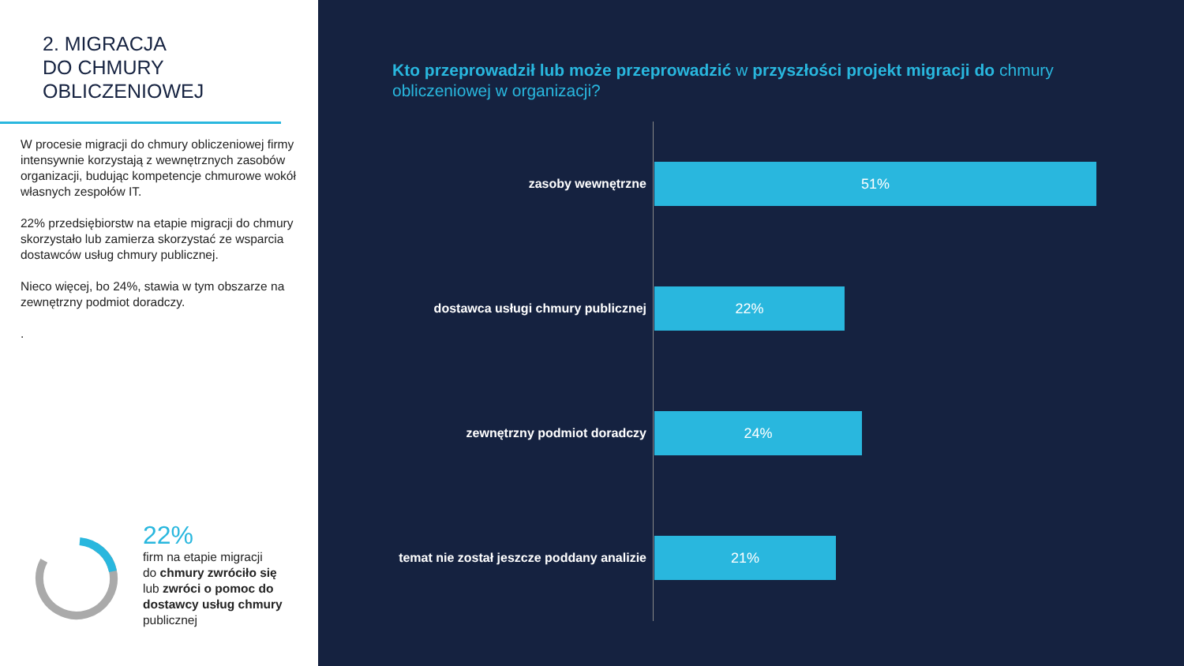2. MIGRACJA
DO CHMURY
OBLICZENIOWEJ
W procesie migracji do chmury obliczeniowej firmy intensywnie korzystają z wewnętrznych zasobów organizacji, budując kompetencje chmurowe wokół własnych zespołów IT.
22% przedsiębiorstw na etapie migracji do chmury skorzystało lub zamierza skorzystać ze wsparcia dostawców usług chmury publicznej.
Nieco więcej, bo 24%, stawia w tym obszarze na zewnętrzny podmiot doradczy.
.
22%
firm na etapie migracji
do chmury zwróciło się
lub zwróci o pomoc do
dostawcy usług chmury
publicznej
Kto przeprowadził lub może przeprowadzić w przyszłości projekt migracji do chmury obliczeniowej w organizacji?
zasoby wewnętrzne
51%
dostawca usługi chmury publicznej
22%
zewnętrzny podmiot doradczy
24%
temat nie został jeszcze poddany analizie
21%